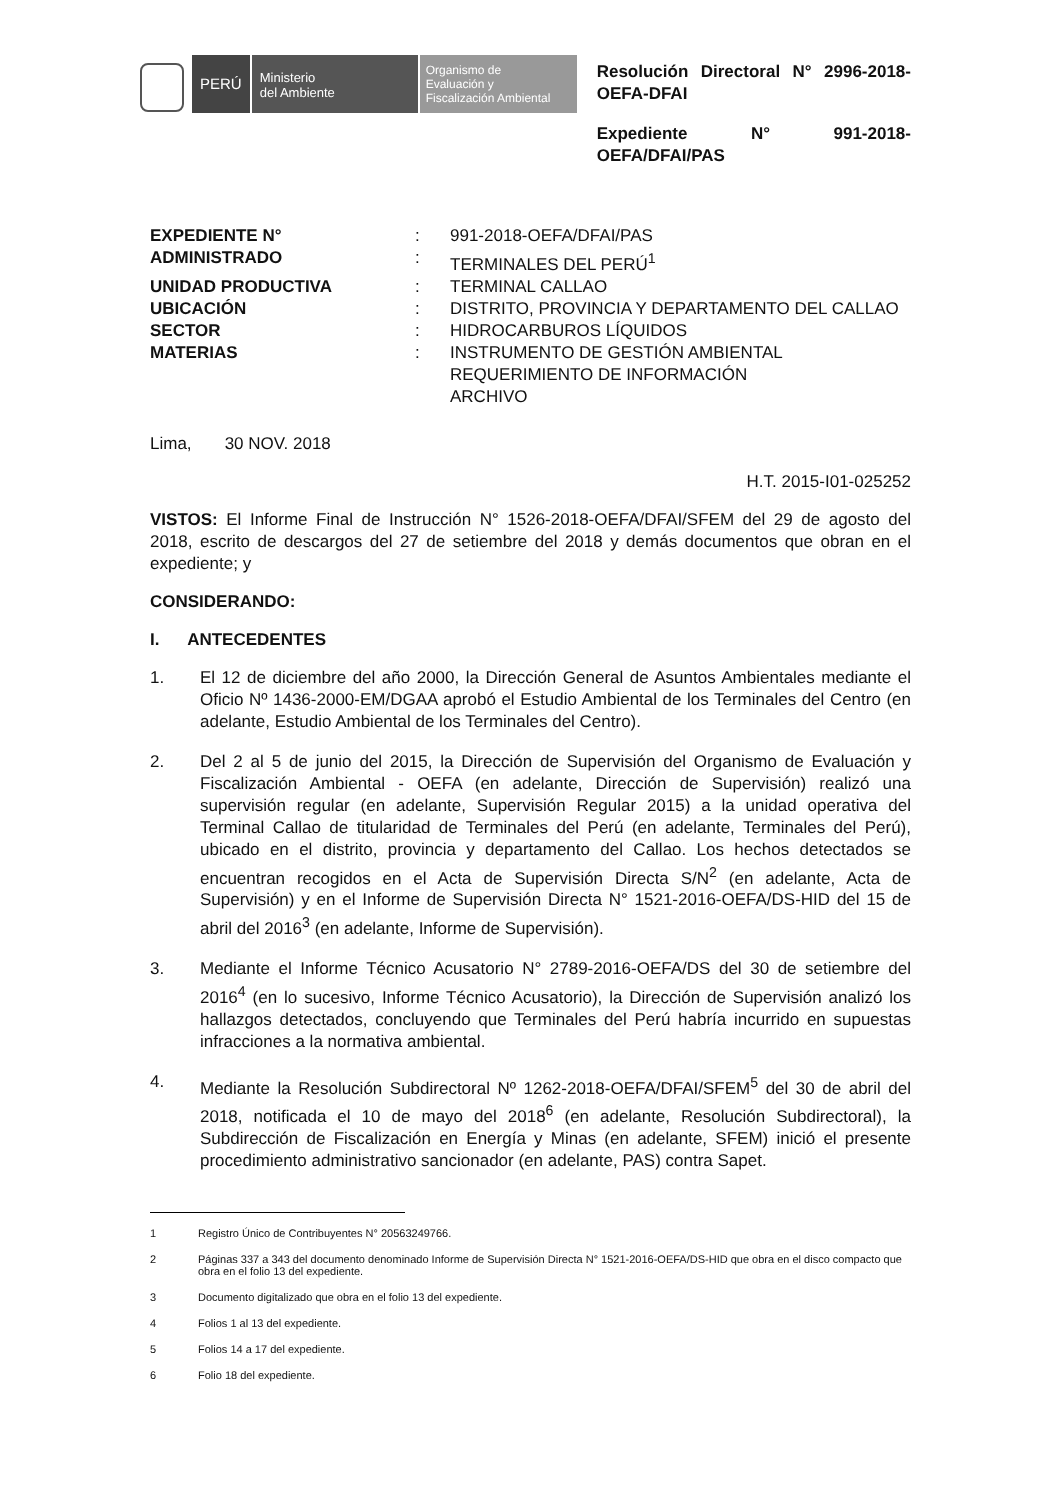PERÚ
Ministerio
del Ambiente
Organismo de
Evaluación y
Fiscalización Ambiental
Resolución Directoral N° 2996-2018-OEFA-DFAI
Expediente N° 991-2018-OEFA/DFAI/PAS
EXPEDIENTE N°: 991-2018-OEFA/DFAI/PAS ADMINISTRADO: TERMINALES DEL PERÚ<sup>1</sup> UNIDAD PRODUCTIVA: TERMINAL CALLAO UBICACIÓN: DISTRITO, PROVINCIA Y DEPARTAMENTO DEL CALLAO SECTOR: HIDROCARBUROS LÍQUIDOS MATERIAS: INSTRUMENTO DE GESTIÓN AMBIENTAL
REQUERIMIENTO DE INFORMACIÓN
ARCHIVO
Lima, 30 NOV. 2018
H.T. 2015-I01-025252
VISTOS: El Informe Final de Instrucción N° 1526-2018-OEFA/DFAI/SFEM del 29 de agosto del 2018, escrito de descargos del 27 de setiembre del 2018 y demás documentos que obran en el expediente; y
CONSIDERANDO:
I. ANTECEDENTES
1. El 12 de diciembre del año 2000, la Dirección General de Asuntos Ambientales mediante el Oficio Nº 1436-2000-EM/DGAA aprobó el Estudio Ambiental de los Terminales del Centro (en adelante, Estudio Ambiental de los Terminales del Centro).
2. Del 2 al 5 de junio del 2015, la Dirección de Supervisión del Organismo de Evaluación y Fiscalización Ambiental - OEFA (en adelante, Dirección de Supervisión) realizó una supervisión regular (en adelante, Supervisión Regular 2015) a la unidad operativa del Terminal Callao de titularidad de Terminales del Perú (en adelante, Terminales del Perú), ubicado en el distrito, provincia y departamento del Callao. Los hechos detectados se encuentran recogidos en el Acta de Supervisión Directa S/N<sup>2</sup> (en adelante, Acta de Supervisión) y en el Informe de Supervisión Directa N° 1521-2016-OEFA/DS-HID del 15 de abril del 2016<sup>3</sup> (en adelante, Informe de Supervisión).
3. Mediante el Informe Técnico Acusatorio N° 2789-2016-OEFA/DS del 30 de setiembre del 2016<sup>4</sup> (en lo sucesivo, Informe Técnico Acusatorio), la Dirección de Supervisión analizó los hallazgos detectados, concluyendo que Terminales del Perú habría incurrido en supuestas infracciones a la normativa ambiental.
4. Mediante la Resolución Subdirectoral Nº 1262-2018-OEFA/DFAI/SFEM<sup>5</sup> del 30 de abril del 2018, notificada el 10 de mayo del 2018<sup>6</sup> (en adelante, Resolución Subdirectoral), la Subdirección de Fiscalización en Energía y Minas (en adelante, SFEM) inició el presente procedimiento administrativo sancionador (en adelante, PAS) contra Sapet.
1 Registro Único de Contribuyentes N° 20563249766.
2 Páginas 337 a 343 del documento denominado Informe de Supervisión Directa N° 1521-2016-OEFA/DS-HID que obra en el disco compacto que obra en el folio 13 del expediente.
3 Documento digitalizado que obra en el folio 13 del expediente.
4 Folios 1 al 13 del expediente.
5 Folios 14 a 17 del expediente.
6 Folio 18 del expediente.